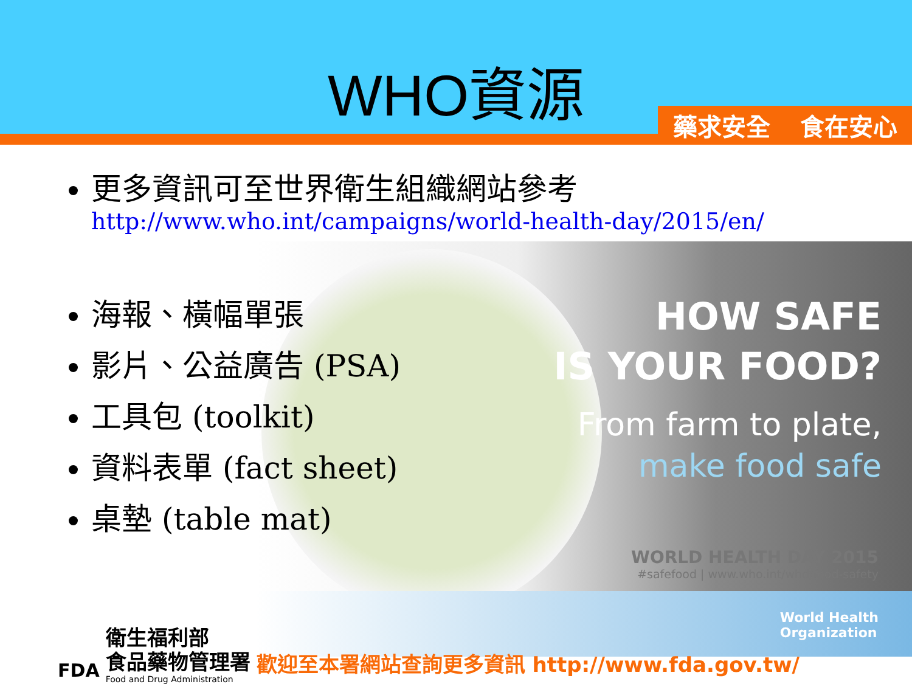WHO資源
藥求安全 食在安心
HOW SAFE
IS YOUR FOOD?
From farm to plate,
make food safe
WORLD HEALTH DAY 2015
#safefood | www.who.int/whd/food-safety
World Health
Organization
更多資訊可至世界衛生組織網站參考
http://www.who.int/campaigns/world-health-day/2015/en/
海報、橫幅單張
影片、公益廣告 (PSA)
工具包 (toolkit)
資料表單 (fact sheet)
桌墊 (table mat)
FDA
衛生福利部
食品藥物管理署
Food and Drug Administration
歡迎至本署網站查詢更多資訊 http://www.fda.gov.tw/